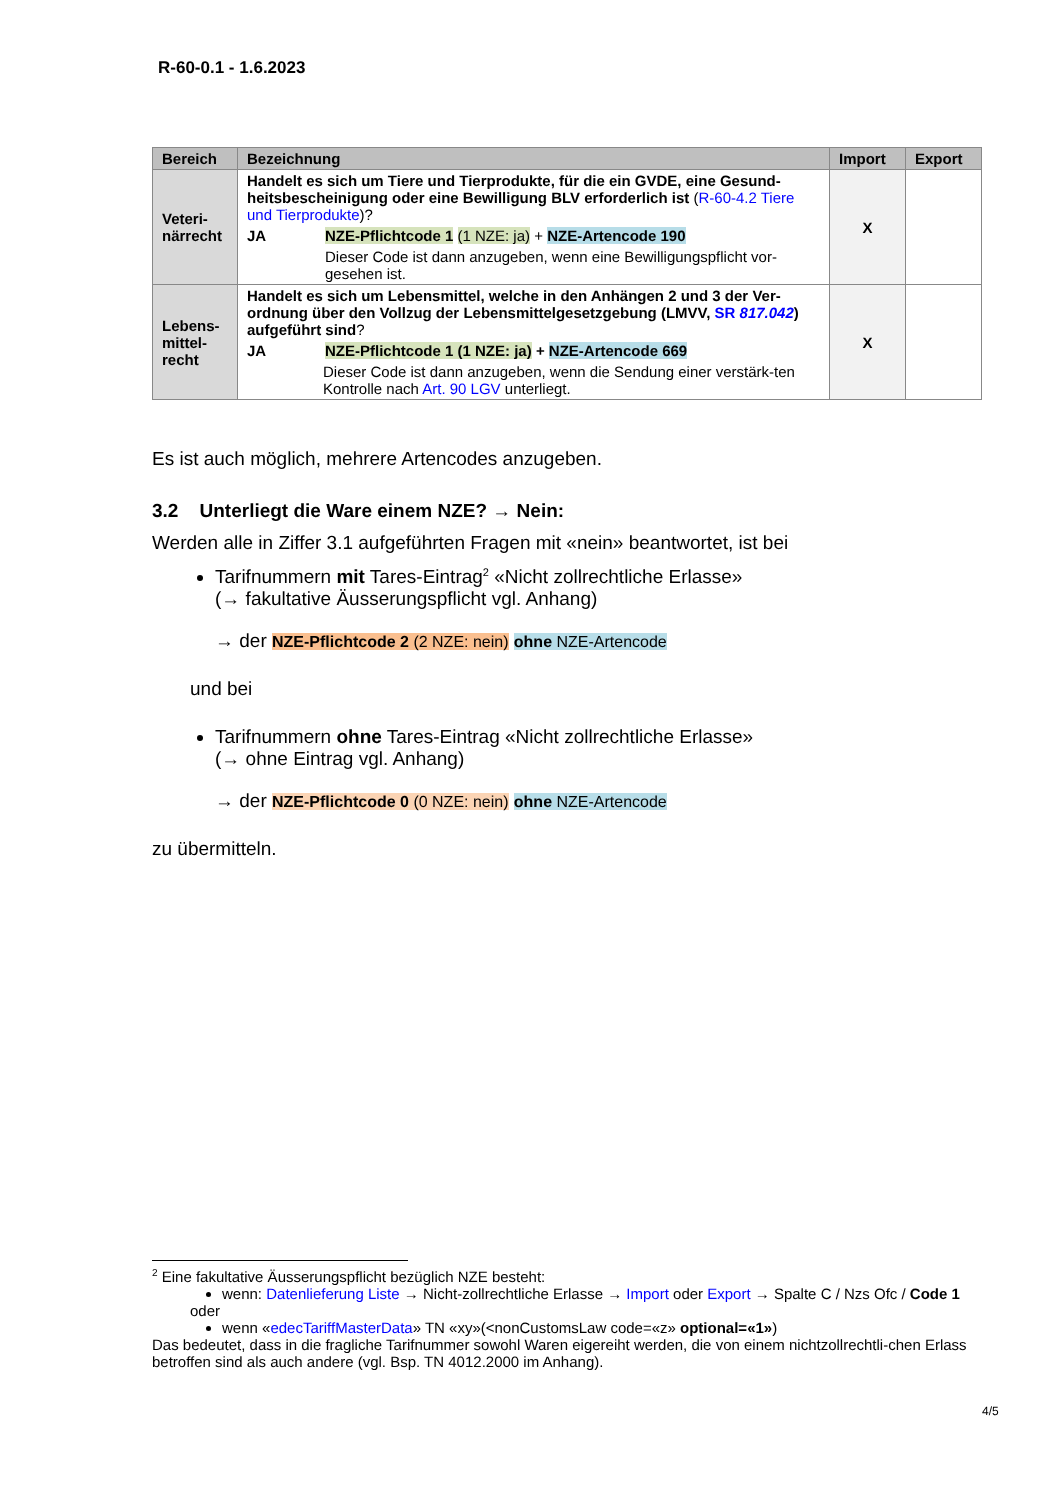R-60-0.1 - 1.6.2023
| Bereich | Bezeichnung | Import | Export |
| --- | --- | --- | --- |
| Veteri- närrecht | Handelt es sich um Tiere und Tierprodukte, für die ein GVDE, eine Gesund-heitsbescheinigung oder eine Bewilligung BLV erforderlich ist ( R-60-4.2 Tiere und Tierprodukte )? JA NZE-Pflichtcode 1 (1 NZE: ja) + NZE-Artencode 190 Dieser Code ist dann anzugeben, wenn eine Bewilligungspflicht vor-gesehen ist. | X | |
| Lebens- mittel- recht | Handelt es sich um Lebensmittel, welche in den Anhängen 2 und 3 der Ver-ordnung über den Vollzug der Lebensmittelgesetzgebung (LMVV, SR 817.042 ) aufgeführt sind ? JA NZE-Pflichtcode 1 (1 NZE: ja) + NZE-Artencode 669 Dieser Code ist dann anzugeben, wenn die Sendung einer verstärk-ten Kontrolle nach Art. 90 LGV unterliegt. | X | |
Es ist auch möglich, mehrere Artencodes anzugeben.
3.2 Unterliegt die Ware einem NZE? → Nein:
Werden alle in Ziffer 3.1 aufgeführten Fragen mit «nein» beantwortet, ist bei
Tarifnummern mit Tares-Eintrag<sup>2</sup> «Nicht zollrechtliche Erlasse»
(→ fakultative Äusserungspflicht vgl. Anhang)
→ der NZE-Pflichtcode 2 (2 NZE: nein) ohne NZE-Artencode
und bei
Tarifnummern ohne Tares-Eintrag «Nicht zollrechtliche Erlasse»
(→ ohne Eintrag vgl. Anhang)
→ der NZE-Pflichtcode 0 (0 NZE: nein) ohne NZE-Artencode
zu übermitteln.
<sup>2</sup> Eine fakultative Äusserungspflicht bezüglich NZE besteht:
wenn: Datenlieferung Liste → Nicht-zollrechtliche Erlasse → Import oder Export → Spalte C / Nzs Ofc / Code 1
oder
wenn «edecTariffMasterData» TN «xy»(<nonCustomsLaw code=«z» optional=«1»)
Das bedeutet, dass in die fragliche Tarifnummer sowohl Waren eigereiht werden, die von einem nichtzollrechtli-chen Erlass betroffen sind als auch andere (vgl. Bsp. TN 4012.2000 im Anhang).
4/5